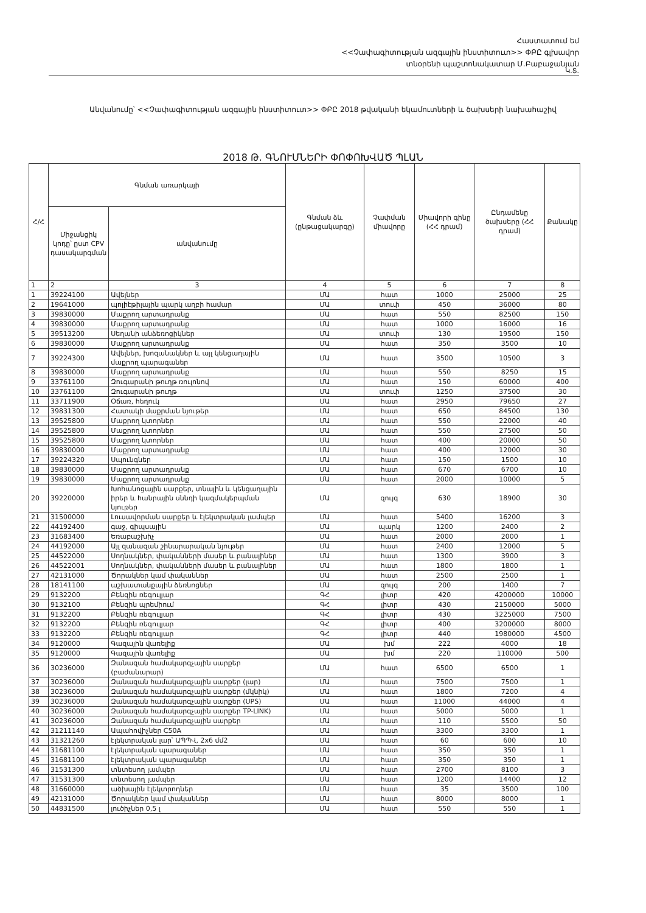Հաստատում եմ
<<Չափագիտության ազգային ինստիտուտ>> ՓԲԸ գլխավոր
տնօրենի պաշտոնակատար Մ.Բաբաջանյան
Կ.Տ.
Անվանումը՝ <<Չափագիտության ազգային ինստիտուտ>> ՓԲԸ 2018 թվականի եկամուտների և ծախսերի նախահաշիվ
2018 Թ. ԳՆՈՒՄՆԵՐԻ ՓՈՓՈԽՎԱԾ ՊԼԱՆ
| Հ/Հ | Գնման առարկայի | | Գնման ձև (ընթացակարգը) | Չափման միավորը | Միավորի գինը (ՀՀ դրամ) | Ընդամենը ծախսերը (ՀՀ դրամ) | Քանակը |
| --- | --- | --- | --- | --- | --- | --- | --- |
| | Միջանցիկ կոդը՝ ըստ CPV դասակարգման | անվանումը | | | | | |
| 1 | 2 | 3 | 4 | 5 | 6 | 7 | 8 |
| 1 | 39224100 | Ավելներ | ՄԱ | հատ | 1000 | 25000 | 25 |
| 2 | 19641000 | պոլիէթիլային պարկ աղբի համար | ՄԱ | տուփ | 450 | 36000 | 80 |
| 3 | 39830000 | Մաքրող արտադրանք | ՄԱ | հատ | 550 | 82500 | 150 |
| 4 | 39830000 | Մաքրող արտադրանք | ՄԱ | հատ | 1000 | 16000 | 16 |
| 5 | 39513200 | Սեղանի անձեռոցիկներ | ՄԱ | տուփ | 130 | 19500 | 150 |
| 6 | 39830000 | Մաքրող արտադրանք | ՄԱ | հատ | 350 | 3500 | 10 |
| 7 | 39224300 | Ավելներ, խոզանակներ և այլ կենցաղային մաքրող պարագաներ | ՄԱ | հատ | 3500 | 10500 | 3 |
| 8 | 39830000 | Մաքրող արտադրանք | ՄԱ | հատ | 550 | 8250 | 15 |
| 9 | 33761100 | Զուգարանի թուղթ ռուլոնով | ՄԱ | հատ | 150 | 60000 | 400 |
| 10 | 33761100 | Զուգարանի թուղթ | ՄԱ | տուփ | 1250 | 37500 | 30 |
| 11 | 33711900 | Օճառ, հեղուկ | ՄԱ | հատ | 2950 | 79650 | 27 |
| 12 | 39831300 | Հատակի մաքրման նյութեր | ՄԱ | հատ | 650 | 84500 | 130 |
| 13 | 39525800 | Մաքրող կտորներ | ՄԱ | հատ | 550 | 22000 | 40 |
| 14 | 39525800 | Մաքրող կտորներ | ՄԱ | հատ | 550 | 27500 | 50 |
| 15 | 39525800 | Մաքրող կտորներ | ՄԱ | հատ | 400 | 20000 | 50 |
| 16 | 39830000 | Մաքրող արտադրանք | ՄԱ | հատ | 400 | 12000 | 30 |
| 17 | 39224320 | Սպունգներ | ՄԱ | հատ | 150 | 1500 | 10 |
| 18 | 39830000 | Մաքրող արտադրանք | ՄԱ | հատ | 670 | 6700 | 10 |
| 19 | 39830000 | Մաքրող արտադրանք | ՄԱ | հատ | 2000 | 10000 | 5 |
| 20 | 39220000 | Խոհանոցային սարքեր, տնային և կենցաղային իրեր և հանրային սննդի կազմակերպման նյութեր | ՄԱ | զույգ | 630 | 18900 | 30 |
| 21 | 31500000 | Լուսավորման սարքեր և էլեկտրական լամպեր | ՄԱ | հատ | 5400 | 16200 | 3 |
| 22 | 44192400 | գաջ, գիպսային | ՄԱ | պարկ | 1200 | 2400 | 2 |
| 23 | 31683400 | Եռաբաշխիչ | ՄԱ | հատ | 2000 | 2000 | 1 |
| 24 | 44192000 | Այլ զանազան շինարարական նյութեր | ՄԱ | հատ | 2400 | 12000 | 5 |
| 25 | 44522000 | Սողնակներ, փականների մասեր և բանալիներ | ՄԱ | հատ | 1300 | 3900 | 3 |
| 26 | 44522001 | Սողնակներ, փականների մասեր և բանալիներ | ՄԱ | հատ | 1800 | 1800 | 1 |
| 27 | 42131000 | Ծորակներ կամ փականներ | ՄԱ | հատ | 2500 | 2500 | 1 |
| 28 | 18141100 | աշխատանքային ձեռնոցներ | ՄԱ | զույգ | 200 | 1400 | 7 |
| 29 | 9132200 | Բենզին ռեգուլյար | ԳՀ | լիտր | 420 | 4200000 | 10000 |
| 30 | 9132100 | Բենզին պրեմիում | ԳՀ | լիտր | 430 | 2150000 | 5000 |
| 31 | 9132200 | Բենզին ռեգուլյար | ԳՀ | լիտր | 430 | 3225000 | 7500 |
| 32 | 9132200 | Բենզին ռեգուլյար | ԳՀ | լիտր | 400 | 3200000 | 8000 |
| 33 | 9132200 | Բենզին ռեգուլյար | ԳՀ | լիտր | 440 | 1980000 | 4500 |
| 34 | 9120000 | Գազային վառելիք | ՄԱ | խմ | 222 | 4000 | 18 |
| 35 | 9120000 | Գազային վառելիք | ՄԱ | խմ | 220 | 110000 | 500 |
| 36 | 30236000 | Զանազան համակարգչային սարքեր (բաժանարար) | ՄԱ | հատ | 6500 | 6500 | 1 |
| 37 | 30236000 | Զանազան համակարգչային սարքեր (լար) | ՄԱ | հատ | 7500 | 7500 | 1 |
| 38 | 30236000 | Զանազան համակարգչային սարքեր (մկնիկ) | ՄԱ | հատ | 1800 | 7200 | 4 |
| 39 | 30236000 | Զանազան համակարգչային սարքեր (UPS) | ՄԱ | հատ | 11000 | 44000 | 4 |
| 40 | 30236000 | Զանազան համակարգչային սարքեր TP-LINK) | ՄԱ | հատ | 5000 | 5000 | 1 |
| 41 | 30236000 | Զանազան համակարգչային սարքեր | ՄԱ | հատ | 110 | 5500 | 50 |
| 42 | 31211140 | Ապահովիչներ C50A | ՄԱ | հատ | 3300 | 3300 | 1 |
| 43 | 31321260 | էլեկտրական լար՝ ԱՊՊՎ, 2x6 մմ2 | ՄԱ | հատ | 60 | 600 | 10 |
| 44 | 31681100 | էլեկտրական պարագաներ | ՄԱ | հատ | 350 | 350 | 1 |
| 45 | 31681100 | էլեկտրական պարագաներ | ՄԱ | հատ | 350 | 350 | 1 |
| 46 | 31531300 | տնտեսող լամպեր | ՄԱ | հատ | 2700 | 8100 | 3 |
| 47 | 31531300 | տնտեսող լամպեր | ՄԱ | հատ | 1200 | 14400 | 12 |
| 48 | 31660000 | ածխային էլեկտրոդներ | ՄԱ | հատ | 35 | 3500 | 100 |
| 49 | 42131000 | Ծորակներ կամ փականներ | ՄԱ | հատ | 8000 | 8000 | 1 |
| 50 | 44831500 | լուծիչներ 0,5 լ | ՄԱ | հատ | 550 | 550 | 1 |